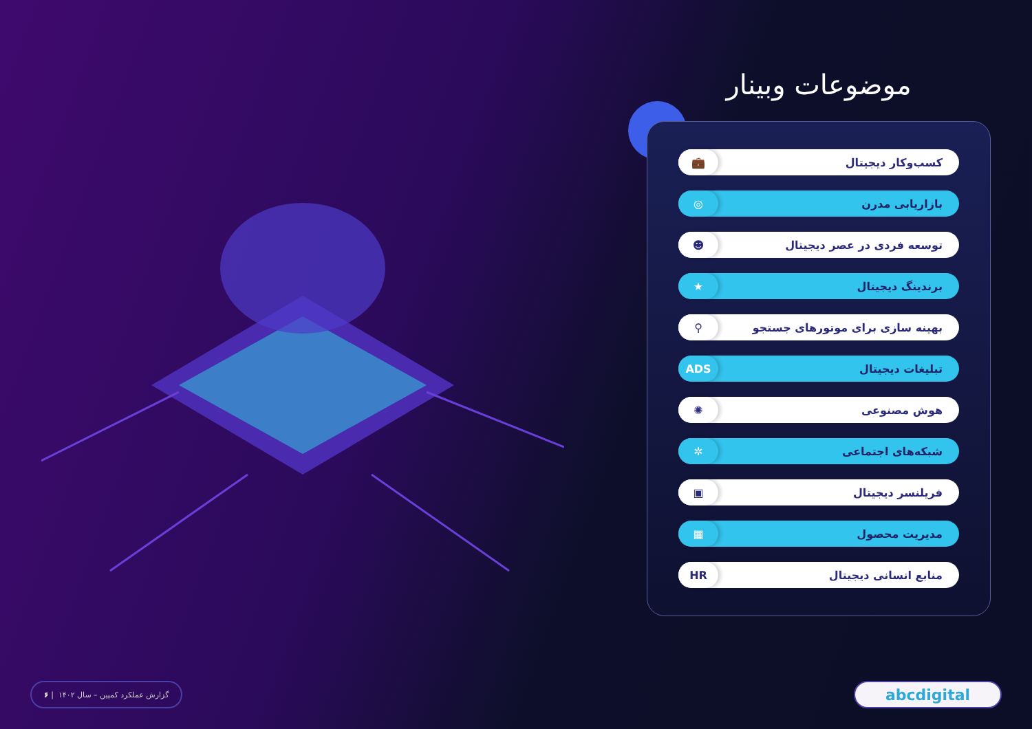موضوعات وبینار
کسب‌وکار دیجیتال
💼
بازاریابی مدرن
◎
توسعه فردی در عصر دیجیتال
☻
برندینگ دیجیتال
★
بهینه سازی برای موتورهای جستجو
⚲
تبلیغات دیجیتال
ADS
هوش مصنوعی
✺
شبکه‌های اجتماعی
✲
فریلنسر دیجیتال
▣
مدیریت محصول
▦
منابع انسانی دیجیتال
HR
گزارش عملکرد کمپین – سال ۱۴۰۲ | ۶
abcdigital